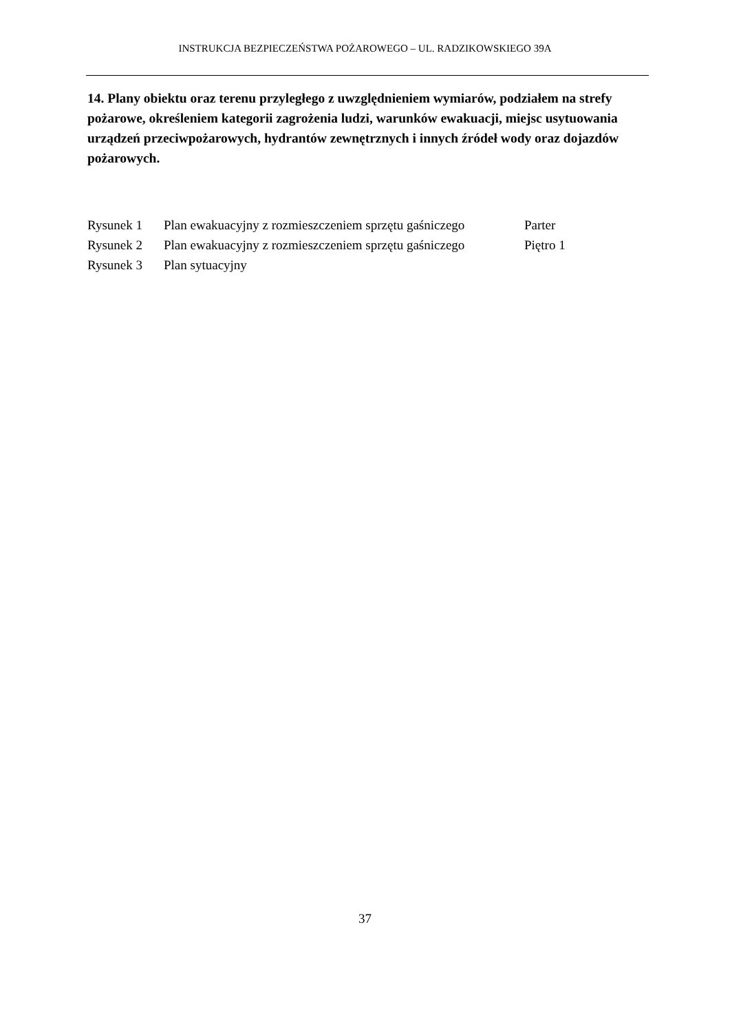INSTRUKCJA BEZPIECZEŃSTWA POŻAROWEGO – UL. RADZIKOWSKIEGO 39A
14. Plany obiektu oraz terenu przyległego z uwzględnieniem wymiarów, podziałem na strefy pożarowe, określeniem kategorii zagrożenia ludzi, warunków ewakuacji, miejsc usytuowania urządzeń przeciwpożarowych, hydrantów zewnętrznych i innych źródeł wody oraz dojazdów pożarowych.
| Rysunek 1 | Plan ewakuacyjny z rozmieszczeniem sprzętu gaśniczego | Parter |
| Rysunek 2 | Plan ewakuacyjny z rozmieszczeniem sprzętu gaśniczego | Piętro 1 |
| Rysunek 3 | Plan sytuacyjny | |
37